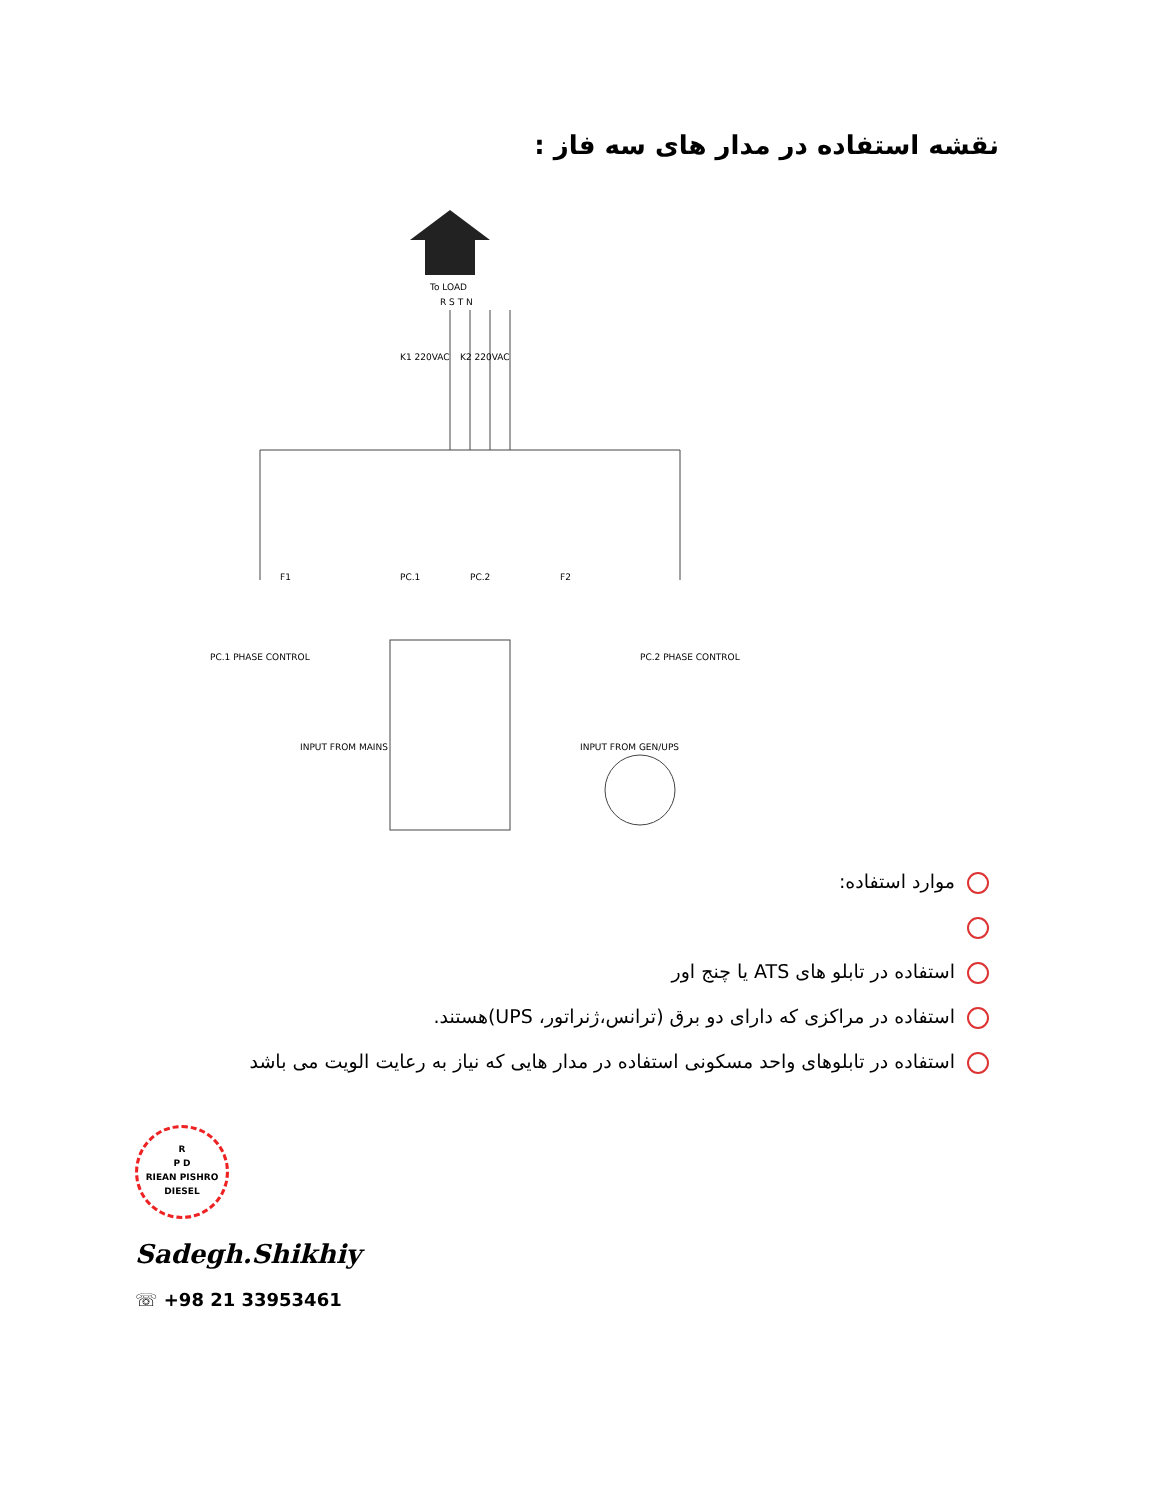نقشه استفاده در مدار های سه فاز :
To LOAD
R S T N
PC.1 PHASE CONTROL
PC.2 PHASE CONTROL
INPUT FROM MAINS
INPUT FROM GEN/UPS
F1
F2
PC.1
PC.2
K1 220VAC
K2 220VAC
موارد استفاده:
استفاده در تابلو های ATS یا چنج اور
استفاده در مراکزی که دارای دو برق (ترانس،ژنراتور، UPS)هستند.
استفاده در تابلوهای واحد مسکونی استفاده در مدار هایی که نیاز به رعایت الویت می باشد
R
P D
RIEAN PISHRO
DIESEL
Sadegh.Shikhiy
☏ +98 21 33953461